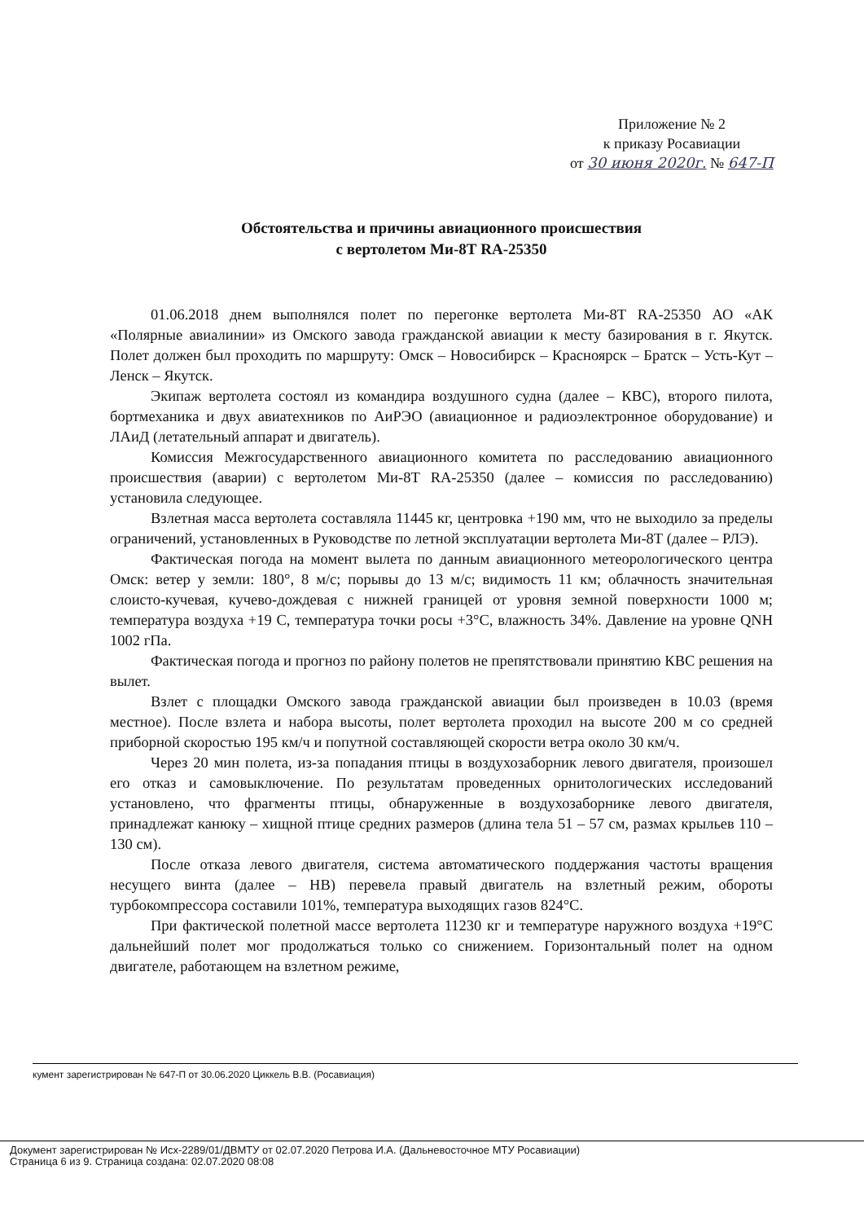Приложение № 2
к приказу Росавиации
от 30 июня 2020г. № 647-П
Обстоятельства и причины авиационного происшествия
с вертолетом Ми-8Т RA-25350
01.06.2018 днем выполнялся полет по перегонке вертолета Ми-8Т RA-25350 АО «АК «Полярные авиалинии» из Омского завода гражданской авиации к месту базирования в г. Якутск. Полет должен был проходить по маршруту: Омск – Новосибирск – Красноярск – Братск – Усть-Кут – Ленск – Якутск.
Экипаж вертолета состоял из командира воздушного судна (далее – КВС), второго пилота, бортмеханика и двух авиатехников по АиРЭО (авиационное и радиоэлектронное оборудование) и ЛАиД (летательный аппарат и двигатель).
Комиссия Межгосударственного авиационного комитета по расследованию авиационного происшествия (аварии) с вертолетом Ми-8Т RA-25350 (далее – комиссия по расследованию) установила следующее.
Взлетная масса вертолета составляла 11445 кг, центровка +190 мм, что не выходило за пределы ограничений, установленных в Руководстве по летной эксплуатации вертолета Ми-8Т (далее – РЛЭ).
Фактическая погода на момент вылета по данным авиационного метеорологического центра Омск: ветер у земли: 180°, 8 м/с; порывы до 13 м/с; видимость 11 км; облачность значительная слоисто-кучевая, кучево-дождевая с нижней границей от уровня земной поверхности 1000 м; температура воздуха +19 С, температура точки росы +3°С, влажность 34%. Давление на уровне QNH 1002 гПа.
Фактическая погода и прогноз по району полетов не препятствовали принятию КВС решения на вылет.
Взлет с площадки Омского завода гражданской авиации был произведен в 10.03 (время местное). После взлета и набора высоты, полет вертолета проходил на высоте 200 м со средней приборной скоростью 195 км/ч и попутной составляющей скорости ветра около 30 км/ч.
Через 20 мин полета, из-за попадания птицы в воздухозаборник левого двигателя, произошел его отказ и самовыключение. По результатам проведенных орнитологических исследований установлено, что фрагменты птицы, обнаруженные в воздухозаборнике левого двигателя, принадлежат канюку – хищной птице средних размеров (длина тела 51 – 57 см, размах крыльев 110 – 130 см).
После отказа левого двигателя, система автоматического поддержания частоты вращения несущего винта (далее – НВ) перевела правый двигатель на взлетный режим, обороты турбокомпрессора составили 101%, температура выходящих газов 824°С.
При фактической полетной массе вертолета 11230 кг и температуре наружного воздуха +19°С дальнейший полет мог продолжаться только со снижением. Горизонтальный полет на одном двигателе, работающем на взлетном режиме,
кумент зарегистрирован № 647-П от 30.06.2020 Циккель В.В. (Росавиация)
Документ зарегистрирован № Исх-2289/01/ДВМТУ от 02.07.2020 Петрова И.А. (Дальневосточное МТУ Росавиации)
Страница 6 из 9. Страница создана: 02.07.2020 08:08